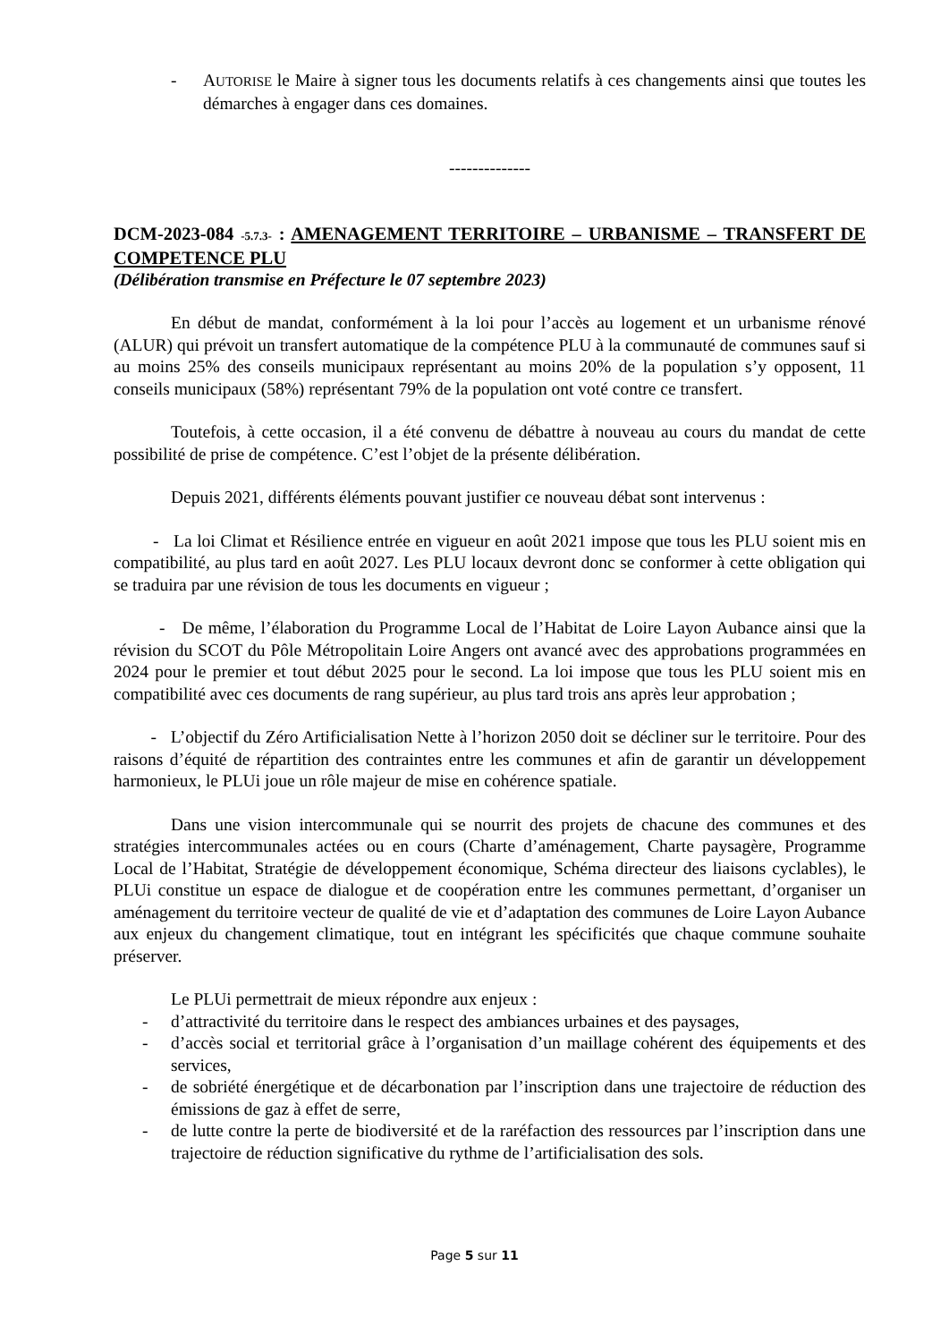- AUTORISE le Maire à signer tous les documents relatifs à ces changements ainsi que toutes les démarches à engager dans ces domaines.
--------------
DCM-2023-084 -5.7.3- : AMENAGEMENT TERRITOIRE – URBANISME – TRANSFERT DE COMPETENCE PLU
(Délibération transmise en Préfecture le 07 septembre 2023)
En début de mandat, conformément à la loi pour l’accès au logement et un urbanisme rénové (ALUR) qui prévoit un transfert automatique de la compétence PLU à la communauté de communes sauf si au moins 25% des conseils municipaux représentant au moins 20% de la population s’y opposent, 11 conseils municipaux (58%) représentant 79% de la population ont voté contre ce transfert.
Toutefois, à cette occasion, il a été convenu de débattre à nouveau au cours du mandat de cette possibilité de prise de compétence. C’est l’objet de la présente délibération.
Depuis 2021, différents éléments pouvant justifier ce nouveau débat sont intervenus :
- La loi Climat et Résilience entrée en vigueur en août 2021 impose que tous les PLU soient mis en compatibilité, au plus tard en août 2027. Les PLU locaux devront donc se conformer à cette obligation qui se traduira par une révision de tous les documents en vigueur ;
- De même, l’élaboration du Programme Local de l’Habitat de Loire Layon Aubance ainsi que la révision du SCOT du Pôle Métropolitain Loire Angers ont avancé avec des approbations programmées en 2024 pour le premier et tout début 2025 pour le second. La loi impose que tous les PLU soient mis en compatibilité avec ces documents de rang supérieur, au plus tard trois ans après leur approbation ;
- L’objectif du Zéro Artificialisation Nette à l’horizon 2050 doit se décliner sur le territoire. Pour des raisons d’équité de répartition des contraintes entre les communes et afin de garantir un développement harmonieux, le PLUi joue un rôle majeur de mise en cohérence spatiale.
Dans une vision intercommunale qui se nourrit des projets de chacune des communes et des stratégies intercommunales actées ou en cours (Charte d’aménagement, Charte paysagère, Programme Local de l’Habitat, Stratégie de développement économique, Schéma directeur des liaisons cyclables), le PLUi constitue un espace de dialogue et de coopération entre les communes permettant, d’organiser un aménagement du territoire vecteur de qualité de vie et d’adaptation des communes de Loire Layon Aubance aux enjeux du changement climatique, tout en intégrant les spécificités que chaque commune souhaite préserver.
Le PLUi permettrait de mieux répondre aux enjeux :
- d’attractivité du territoire dans le respect des ambiances urbaines et des paysages,
- d’accès social et territorial grâce à l’organisation d’un maillage cohérent des équipements et des services,
- de sobriété énergétique et de décarbonation par l’inscription dans une trajectoire de réduction des émissions de gaz à effet de serre,
- de lutte contre la perte de biodiversité et de la raréfaction des ressources par l’inscription dans une trajectoire de réduction significative du rythme de l’artificialisation des sols.
Page 5 sur 11